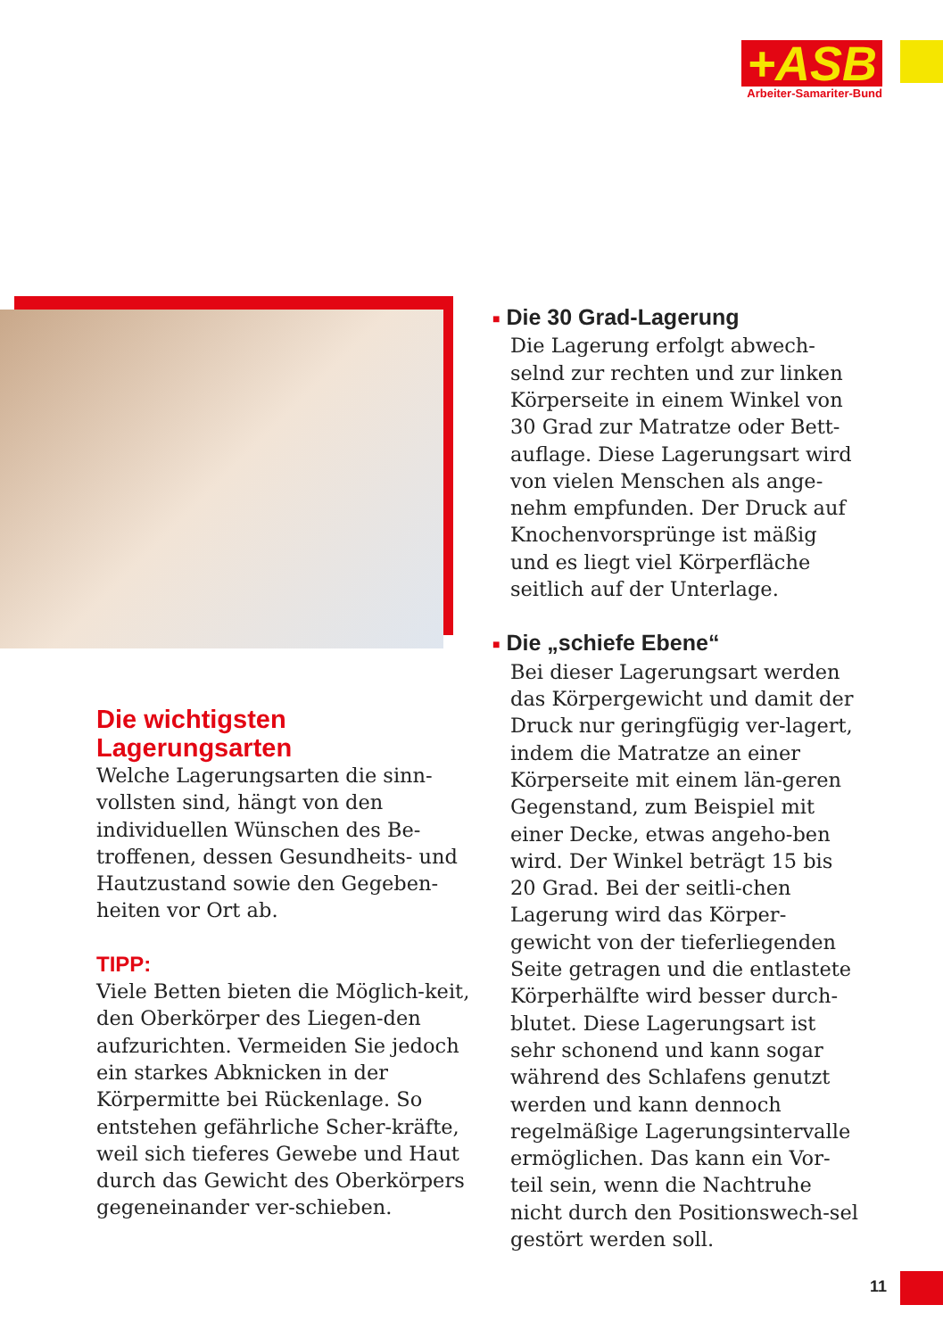+ASB
Arbeiter-Samariter-Bund
■ Die 30 Grad-Lagerung
Die Lagerung erfolgt abwech-selnd zur rechten und zur linken Körperseite in einem Winkel von 30 Grad zur Matratze oder Bett-auflage. Diese Lagerungsart wird von vielen Menschen als ange-nehm empfunden. Der Druck auf Knochenvorsprünge ist mäßig und es liegt viel Körperfläche seitlich auf der Unterlage.
■ Die „schiefe Ebene“
Bei dieser Lagerungsart werden das Körpergewicht und damit der Druck nur geringfügig ver-lagert, indem die Matratze an einer Körperseite mit einem län-geren Gegenstand, zum Beispiel mit einer Decke, etwas angeho-ben wird. Der Winkel beträgt 15 bis 20 Grad. Bei der seitli-chen Lagerung wird das Körper-gewicht von der tieferliegenden Seite getragen und die entlastete Körperhälfte wird besser durch-blutet. Diese Lagerungsart ist sehr schonend und kann sogar während des Schlafens genutzt werden und kann dennoch regelmäßige Lagerungsintervalle ermöglichen. Das kann ein Vor-teil sein, wenn die Nachtruhe nicht durch den Positionswech-sel gestört werden soll.
Die wichtigsten Lagerungsarten
Welche Lagerungsarten die sinn-vollsten sind, hängt von den individuellen Wünschen des Be-troffenen, dessen Gesundheits- und Hautzustand sowie den Gegeben-heiten vor Ort ab.
TIPP:
Viele Betten bieten die Möglich-keit, den Oberkörper des Liegen-den aufzurichten. Vermeiden Sie jedoch ein starkes Abknicken in der Körpermitte bei Rückenlage. So entstehen gefährliche Scher-kräfte, weil sich tieferes Gewebe und Haut durch das Gewicht des Oberkörpers gegeneinander ver-schieben.
11